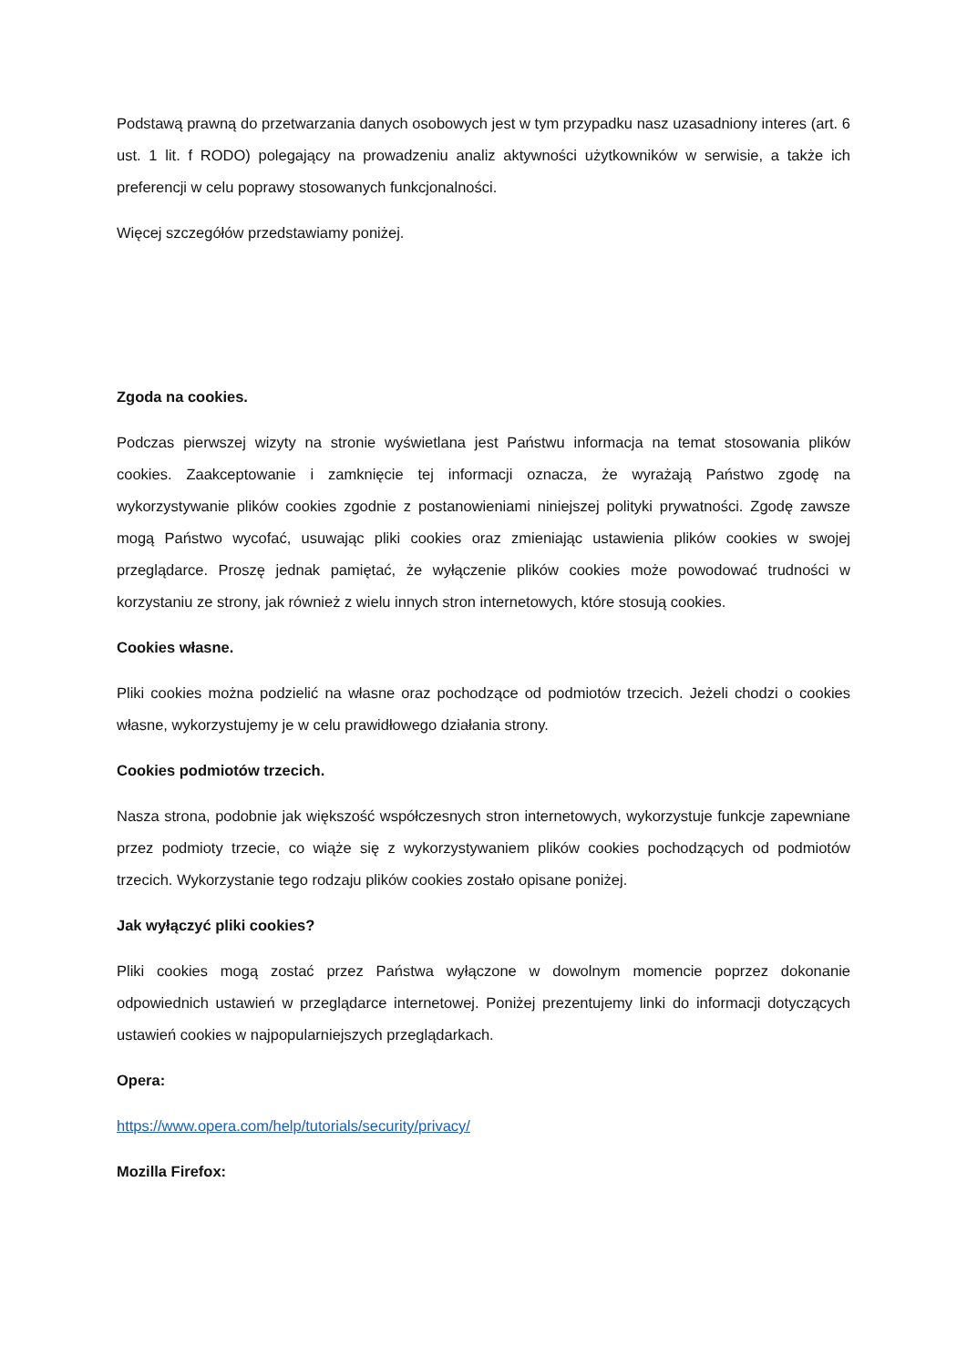Podstawą prawną do przetwarzania danych osobowych jest w tym przypadku nasz uzasadniony interes (art. 6 ust. 1 lit. f RODO) polegający na prowadzeniu analiz aktywności użytkowników w serwisie, a także ich preferencji w celu poprawy stosowanych funkcjonalności.
Więcej szczegółów przedstawiamy poniżej.
Zgoda na cookies.
Podczas pierwszej wizyty na stronie wyświetlana jest Państwu informacja na temat stosowania plików cookies. Zaakceptowanie i zamknięcie tej informacji oznacza, że wyrażają Państwo zgodę na wykorzystywanie plików cookies zgodnie z postanowieniami niniejszej polityki prywatności. Zgodę zawsze mogą Państwo wycofać, usuwając pliki cookies oraz zmieniając ustawienia plików cookies w swojej przeglądarce. Proszę jednak pamiętać, że wyłączenie plików cookies może powodować trudności w korzystaniu ze strony, jak również z wielu innych stron internetowych, które stosują cookies.
Cookies własne.
Pliki cookies można podzielić na własne oraz pochodzące od podmiotów trzecich. Jeżeli chodzi o cookies własne, wykorzystujemy je w celu prawidłowego działania strony.
Cookies podmiotów trzecich.
Nasza strona, podobnie jak większość współczesnych stron internetowych, wykorzystuje funkcje zapewniane przez podmioty trzecie, co wiąże się z wykorzystywaniem plików cookies pochodzących od podmiotów trzecich. Wykorzystanie tego rodzaju plików cookies zostało opisane poniżej.
Jak wyłączyć pliki cookies?
Pliki cookies mogą zostać przez Państwa wyłączone w dowolnym momencie poprzez dokonanie odpowiednich ustawień w przeglądarce internetowej. Poniżej prezentujemy linki do informacji dotyczących ustawień cookies w najpopularniejszych przeglądarkach.
Opera:
https://www.opera.com/help/tutorials/security/privacy/
Mozilla Firefox: